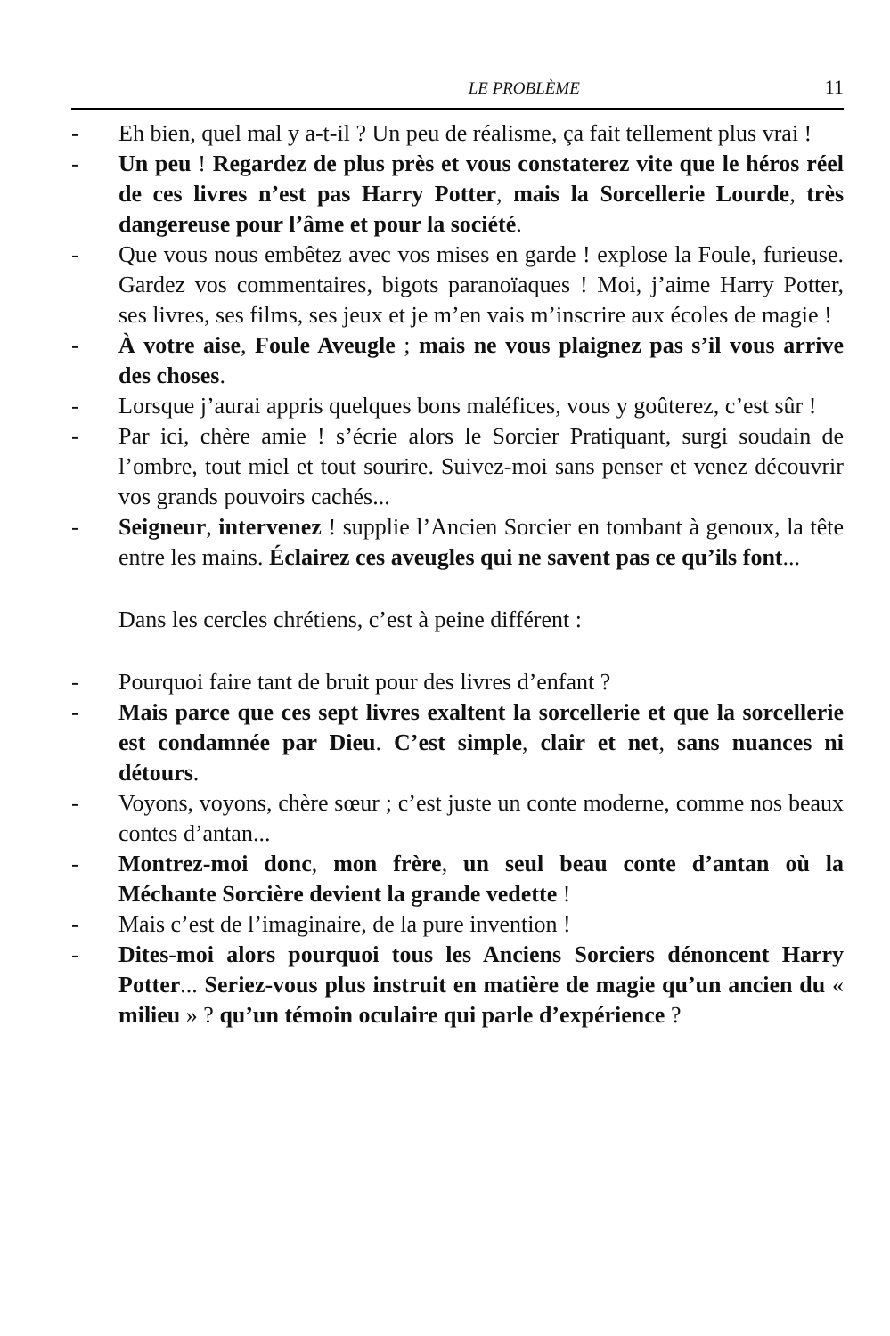LE PROBLÈME 11
- Eh bien, quel mal y a-t-il ? Un peu de réalisme, ça fait tellement plus vrai !
- Un peu ! Regardez de plus près et vous constaterez vite que le héros réel de ces livres n’est pas Harry Potter, mais la Sorcellerie Lourde, très dangereuse pour l’âme et pour la société.
- Que vous nous embêtez avec vos mises en garde ! explose la Foule, furieuse. Gardez vos commentaires, bigots paranoïaques ! Moi, j’aime Harry Potter, ses livres, ses films, ses jeux et je m’en vais m’inscrire aux écoles de magie !
- À votre aise, Foule Aveugle ; mais ne vous plaignez pas s’il vous arrive des choses.
- Lorsque j’aurai appris quelques bons maléfices, vous y goûterez, c’est sûr !
- Par ici, chère amie ! s’écrie alors le Sorcier Pratiquant, surgi soudain de l’ombre, tout miel et tout sourire. Suivez-moi sans penser et venez découvrir vos grands pouvoirs cachés...
- Seigneur, intervenez ! supplie l’Ancien Sorcier en tombant à genoux, la tête entre les mains. Éclairez ces aveugles qui ne savent pas ce qu’ils font...
Dans les cercles chrétiens, c’est à peine différent :
- Pourquoi faire tant de bruit pour des livres d’enfant ?
- Mais parce que ces sept livres exaltent la sorcellerie et que la sorcellerie est condamnée par Dieu. C’est simple, clair et net, sans nuances ni détours.
- Voyons, voyons, chère sœur ; c’est juste un conte moderne, comme nos beaux contes d’antan...
- Montrez-moi donc, mon frère, un seul beau conte d’antan où la Méchante Sorcière devient la grande vedette !
- Mais c’est de l’imaginaire, de la pure invention !
- Dites-moi alors pourquoi tous les Anciens Sorciers dénoncent Harry Potter... Seriez-vous plus instruit en matière de magie qu’un ancien du « milieu » ? qu’un témoin oculaire qui parle d’expérience ?